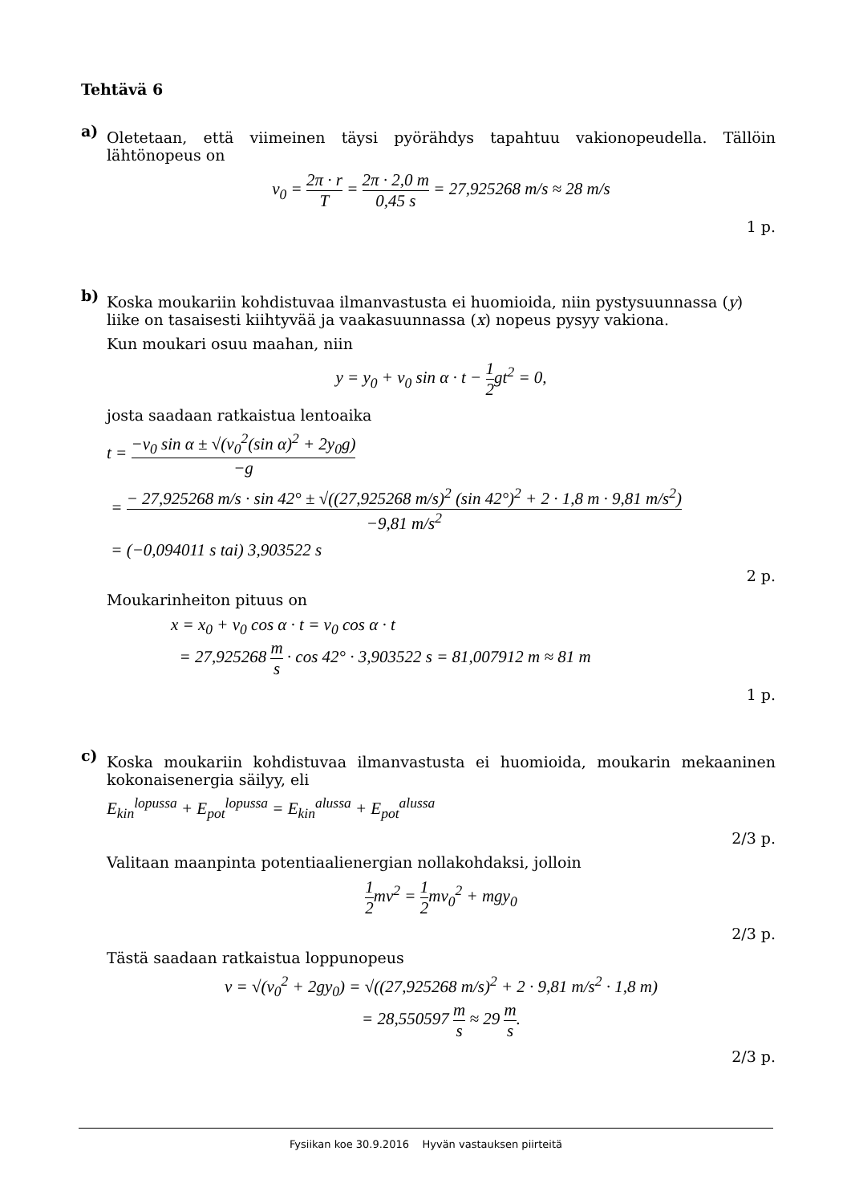Tehtävä 6
a)
Oletetaan, että viimeinen täysi pyörähdys tapahtuu vakionopeudella. Tällöin lähtönopeus on
v<sub>0</sub> = 2π · r T = 2π · 2,0 m 0,45 s = 27,925268 m/s ≈ 28 m/s
1 p.
b)
Koska moukariin kohdistuvaa ilmanvastusta ei huomioida, niin pystysuunnassa (y) liike on tasaisesti kiihtyvää ja vaakasuunnassa (x) nopeus pysyy vakiona.
Kun moukari osuu maahan, niin
y = y<sub>0</sub> + v<sub>0</sub> sin α · t − 1 2gt<sup>2</sup> = 0,
josta saadaan ratkaistua lentoaika
t = −v<sub>0</sub> sin α ± √(v<sub>0</sub><sup>2</sup>(sin α)<sup>2</sup> + 2y<sub>0</sub>g) −g
= − 27,925268 m/s · sin 42° ± √((27,925268 m/s)<sup>2</sup> (sin 42°)<sup>2</sup> + 2 · 1,8 m · 9,81 m/s<sup>2</sup>) −9,81 m/s<sup>2</sup>
= (−0,094011 s tai) 3,903522 s
2 p.
Moukarinheiton pituus on
x = x<sub>0</sub> + v<sub>0</sub> cos α · t = v<sub>0</sub> cos α · t
= 27,925268 m s · cos 42° · 3,903522 s = 81,007912 m ≈ 81 m
1 p.
c)
Koska moukariin kohdistuvaa ilmanvastusta ei huomioida, moukarin mekaaninen kokonaisenergia säilyy, eli
E<sub>kin</sub><sup>lopussa</sup> + E<sub>pot</sub><sup>lopussa</sup> = E<sub>kin</sub><sup>alussa</sup> + E<sub>pot</sub><sup>alussa</sup>
2/3 p.
Valitaan maanpinta potentiaalienergian nollakohdaksi, jolloin
1 2mv<sup>2</sup> = 1 2mv<sub>0</sub><sup>2</sup> + mgy<sub>0</sub>
2/3 p.
Tästä saadaan ratkaistua loppunopeus
v = √(v<sub>0</sub><sup>2</sup> + 2gy<sub>0</sub>) = √((27,925268 m/s)<sup>2</sup> + 2 · 9,81 m/s<sup>2</sup> · 1,8 m)
= 28,550597 m s ≈ 29 m s.
2/3 p.
Fysiikan koe 30.9.2016 Hyvän vastauksen piirteitä